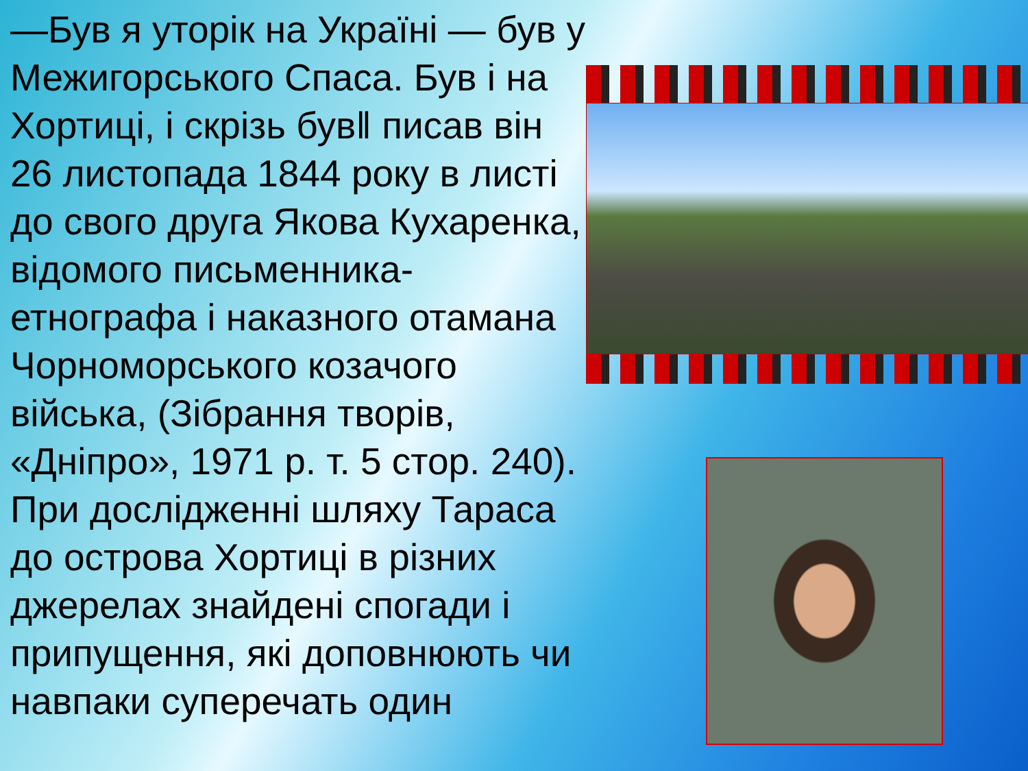—Був я уторік на Україні — був у Межигорського Спаса. Був і на Хортиці, і скрізь був‖ писав він 26 листопада 1844 року в листі до свого друга Якова Кухаренка, відомого письменника-етнографа і наказного отамана Чорноморського козачого війська, (Зібрання творів, «Дніпро», 1971 р. т. 5 стор. 240). При дослідженні шляху Тараса до острова Хортиці в різних джерелах знайдені спогади і припущення, які доповнюють чи навпаки суперечать один